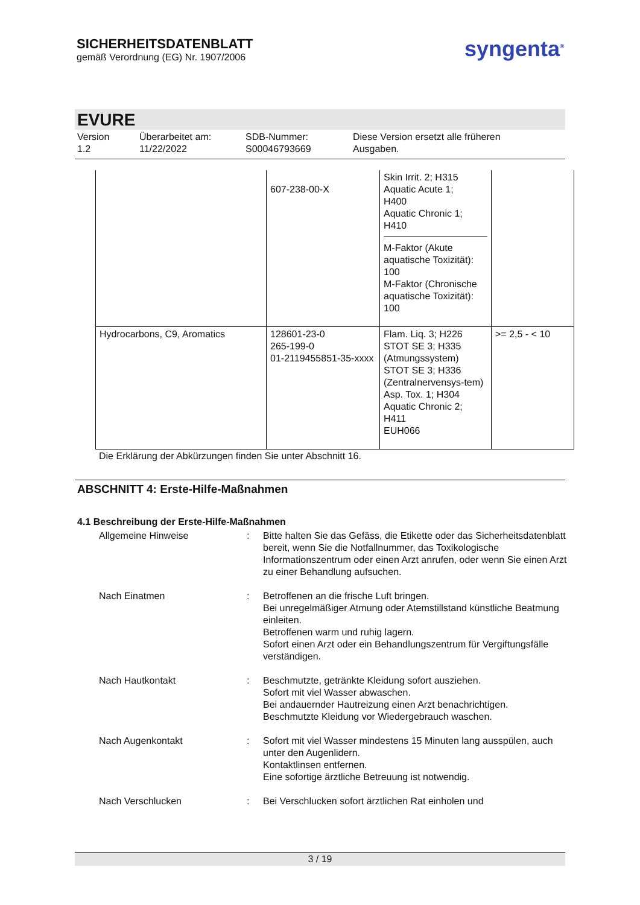SICHERHEITSDATENBLATT
gemäß Verordnung (EG) Nr. 1907/2006
syngenta<sup>®</sup>
EVURE
Version
1.2
Überarbeitet am:
11/22/2022
SDB-Nummer:
S00046793669
Diese Version ersetzt alle früheren
Ausgaben.
| | 607-238-00-X | Skin Irrit. 2; H315 Aquatic Acute 1; H400 Aquatic Chronic 1; H410 M-Faktor (Akute aquatische Toxizität): 100 M-Faktor (Chronische aquatische Toxizität): 100 | |
| Hydrocarbons, C9, Aromatics | 128601-23-0 265-199-0 01-2119455851-35-xxxx | Flam. Liq. 3; H226 STOT SE 3; H335 (Atmungssystem) STOT SE 3; H336 (Zentralnervensys-tem) Asp. Tox. 1; H304 Aquatic Chronic 2; H411 EUH066 | >= 2,5 - < 10 |
Die Erklärung der Abkürzungen finden Sie unter Abschnitt 16.
ABSCHNITT 4: Erste-Hilfe-Maßnahmen
4.1 Beschreibung der Erste-Hilfe-Maßnahmen
Allgemeine Hinweise : Bitte halten Sie das Gefäss, die Etikette oder das Sicherheitsdatenblatt bereit, wenn Sie die Notfallnummer, das Toxikologische Informationszentrum oder einen Arzt anrufen, oder wenn Sie einen Arzt zu einer Behandlung aufsuchen.
Nach Einatmen : Betroffenen an die frische Luft bringen.
Bei unregelmäßiger Atmung oder Atemstillstand künstliche Beatmung einleiten.
Betroffenen warm und ruhig lagern.
Sofort einen Arzt oder ein Behandlungszentrum für Vergiftungsfälle verständigen.
Nach Hautkontakt : Beschmutzte, getränkte Kleidung sofort ausziehen.
Sofort mit viel Wasser abwaschen.
Bei andauernder Hautreizung einen Arzt benachrichtigen.
Beschmutzte Kleidung vor Wiedergebrauch waschen.
Nach Augenkontakt : Sofort mit viel Wasser mindestens 15 Minuten lang ausspülen, auch unter den Augenlidern.
Kontaktlinsen entfernen.
Eine sofortige ärztliche Betreuung ist notwendig.
Nach Verschlucken : Bei Verschlucken sofort ärztlichen Rat einholen und
3 / 19